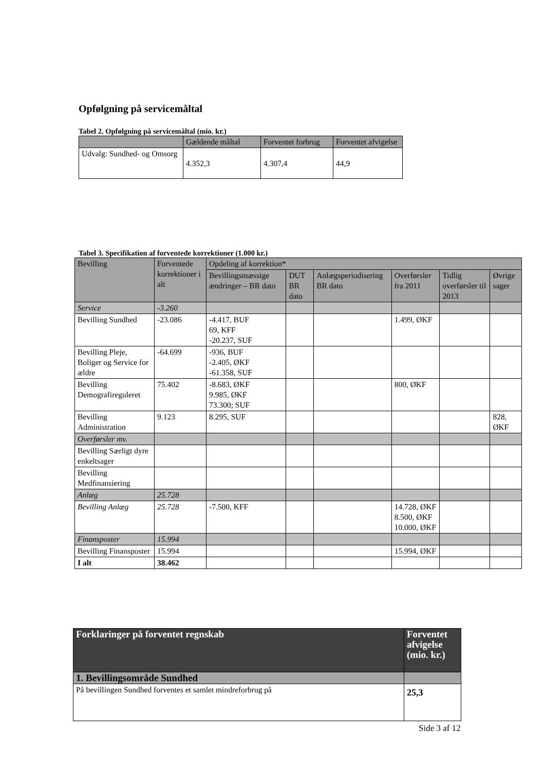Opfølgning på servicemåltal
Tabel 2. Opfølgning på servicemåltal (mio. kr.)
| | Gældende måltal | Forventet forbrug | Forventet afvigelse |
| Udvalg: Sundhed- og Omsorg | 4.352,3 | 4.307,4 | 44,9 |
Tabel 3. Specifikation af forventede korrektioner (1.000 kr.)
| Bevilling | Forventede korrektioner i alt | Opdeling af korrektion* | | | | | |
| | | Bevillingsmæssige ændringer – BR dato | DUT BR dato | Anlægsperiodisering BR dato | Overførsler fra 2011 | Tidlig overførsler til 2013 | Øvrige sager |
| Service | -3.260 | | | | | | |
| Bevilling Sundhed | -23.086 | -4.417, BUF 69, KFF -20.237, SUF | | | 1.499, ØKF | | |
| Bevilling Pleje, Boliger og Service for ældre | -64.699 | -936, BUF -2.405, ØKF -61.358, SUF | | | | | |
| Bevilling Demografireguleret | 75.402 | -8.683, ØKF 9.985, ØKF 73.300; SUF | | | 800, ØKF | | |
| Bevilling Administration | 9.123 | 8.295, SUF | | | | | 828, ØKF |
| Overførsler mv. | | | | | | | |
| Bevilling Særligt dyre enkeltsager | | | | | | | |
| Bevilling Medfinansiering | | | | | | | |
| Anlæg | 25.728 | | | | | | |
| Bevilling Anlæg | 25.728 | -7.500, KFF | | | 14.728, ØKF 8.500, ØKF 10.000, ØKF | | |
| Finansposter | 15.994 | | | | | | |
| Bevilling Finansposter | 15.994 | | | | 15.994, ØKF | | |
| I alt | 38.462 | | | | | | |
| Forklaringer på forventet regnskab | Forventet afvigelse (mio. kr.) |
| 1. Bevillingsområde Sundhed | |
| På bevillingen Sundhed forventes et samlet mindreforbrug på | 25,3 |
Side 3 af 12